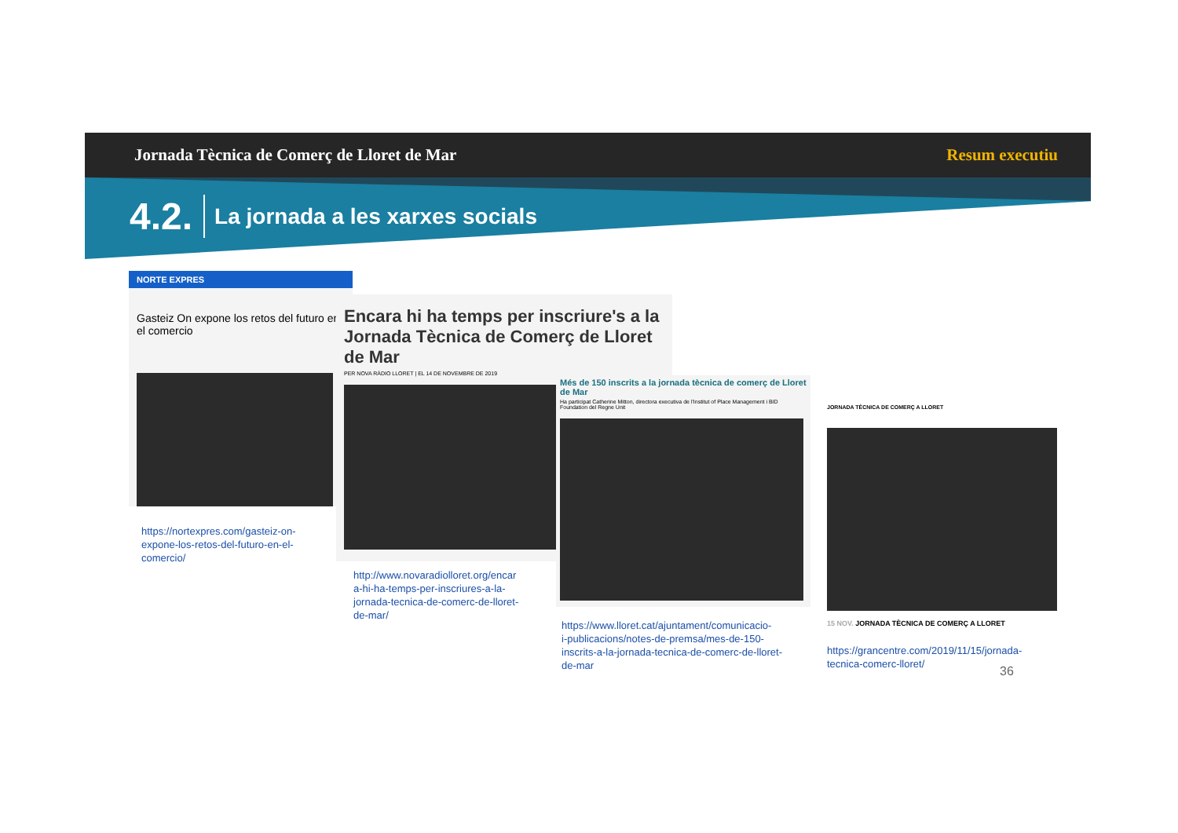Jornada Tècnica de Comerç de Lloret de Mar Resum executiu
4.2. La jornada a les xarxes socials
NORTE EXPRES
Gasteiz On expone los retos del futuro en el comercio
https://nortexpres.com/gasteiz-on-
expone-los-retos-del-futuro-en-el-
comercio/
Encara hi ha temps per inscriure's a la Jornada Tècnica de Comerç de Lloret de Mar
PER NOVA RÀDIO LLORET | EL 14 DE NOVEMBRE DE 2019
http://www.novaradiolloret.org/encar
a-hi-ha-temps-per-inscriures-a-la-
jornada-tecnica-de-comerc-de-lloret-
de-mar/
Més de 150 inscrits a la jornada tècnica de comerç de Lloret de Mar
Ha participat Catherine Mitton, directora executiva de l'Institut of Place Management i BID Foundation del Regne Unit
https://www.lloret.cat/ajuntament/comunicacio-
i-publicacions/notes-de-premsa/mes-de-150-
inscrits-a-la-jornada-tecnica-de-comerc-de-lloret-
de-mar
JORNADA TÈCNICA DE COMERÇ A LLORET
15 NOV. JORNADA TÈCNICA DE COMERÇ A LLORET
https://grancentre.com/2019/11/15/jornada-
tecnica-comerc-lloret/
36